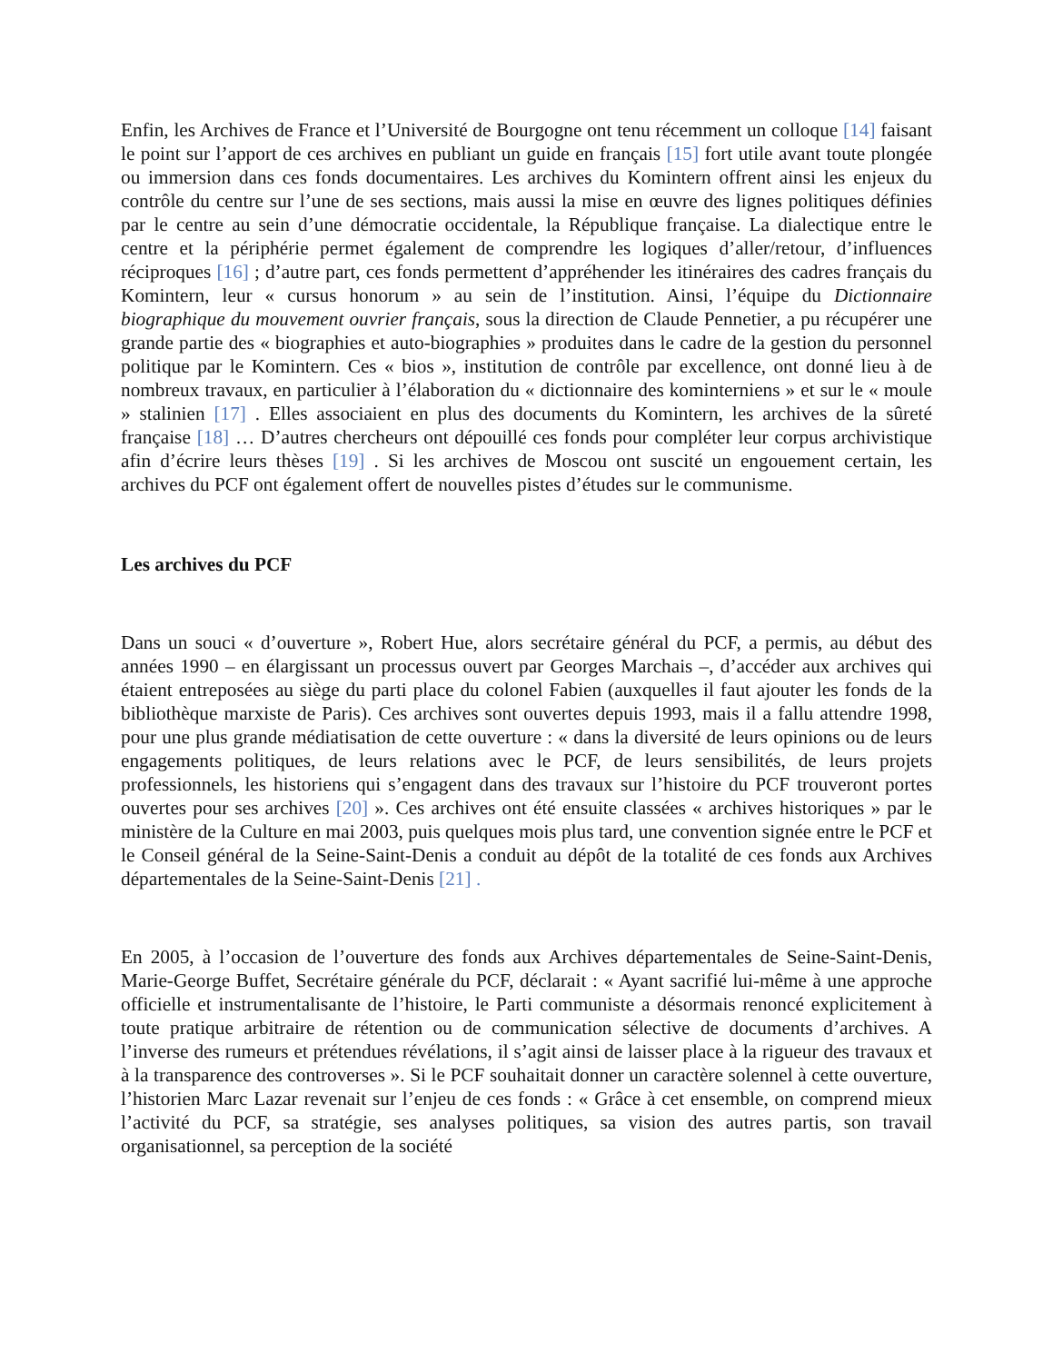Enfin, les Archives de France et l’Université de Bourgogne ont tenu récemment un colloque [14] faisant le point sur l’apport de ces archives en publiant un guide en français [15] fort utile avant toute plongée ou immersion dans ces fonds documentaires. Les archives du Komintern offrent ainsi les enjeux du contrôle du centre sur l’une de ses sections, mais aussi la mise en œuvre des lignes politiques définies par le centre au sein d’une démocratie occidentale, la République française. La dialectique entre le centre et la périphérie permet également de comprendre les logiques d’aller/retour, d’influences réciproques [16] ; d’autre part, ces fonds permettent d’appréhender les itinéraires des cadres français du Komintern, leur « cursus honorum » au sein de l’institution. Ainsi, l’équipe du Dictionnaire biographique du mouvement ouvrier français, sous la direction de Claude Pennetier, a pu récupérer une grande partie des « biographies et auto-biographies » produites dans le cadre de la gestion du personnel politique par le Komintern. Ces « bios », institution de contrôle par excellence, ont donné lieu à de nombreux travaux, en particulier à l’élaboration du « dictionnaire des kominterniens » et sur le « moule » stalinien [17] . Elles associaient en plus des documents du Komintern, les archives de la sûreté française [18] … D’autres chercheurs ont dépouillé ces fonds pour compléter leur corpus archivistique afin d’écrire leurs thèses [19] . Si les archives de Moscou ont suscité un engouement certain, les archives du PCF ont également offert de nouvelles pistes d’études sur le communisme.
Les archives du PCF
Dans un souci « d’ouverture », Robert Hue, alors secrétaire général du PCF, a permis, au début des années 1990 – en élargissant un processus ouvert par Georges Marchais –, d’accéder aux archives qui étaient entreposées au siège du parti place du colonel Fabien (auxquelles il faut ajouter les fonds de la bibliothèque marxiste de Paris). Ces archives sont ouvertes depuis 1993, mais il a fallu attendre 1998, pour une plus grande médiatisation de cette ouverture : « dans la diversité de leurs opinions ou de leurs engagements politiques, de leurs relations avec le PCF, de leurs sensibilités, de leurs projets professionnels, les historiens qui s’engagent dans des travaux sur l’histoire du PCF trouveront portes ouvertes pour ses archives [20] ». Ces archives ont été ensuite classées « archives historiques » par le ministère de la Culture en mai 2003, puis quelques mois plus tard, une convention signée entre le PCF et le Conseil général de la Seine-Saint-Denis a conduit au dépôt de la totalité de ces fonds aux Archives départementales de la Seine-Saint-Denis [21] .
En 2005, à l’occasion de l’ouverture des fonds aux Archives départementales de Seine-Saint-Denis, Marie-George Buffet, Secrétaire générale du PCF, déclarait : « Ayant sacrifié lui-même à une approche officielle et instrumentalisante de l’histoire, le Parti communiste a désormais renoncé explicitement à toute pratique arbitraire de rétention ou de communication sélective de documents d’archives. A l’inverse des rumeurs et prétendues révélations, il s’agit ainsi de laisser place à la rigueur des travaux et à la transparence des controverses ». Si le PCF souhaitait donner un caractère solennel à cette ouverture, l’historien Marc Lazar revenait sur l’enjeu de ces fonds : « Grâce à cet ensemble, on comprend mieux l’activité du PCF, sa stratégie, ses analyses politiques, sa vision des autres partis, son travail organisationnel, sa perception de la société